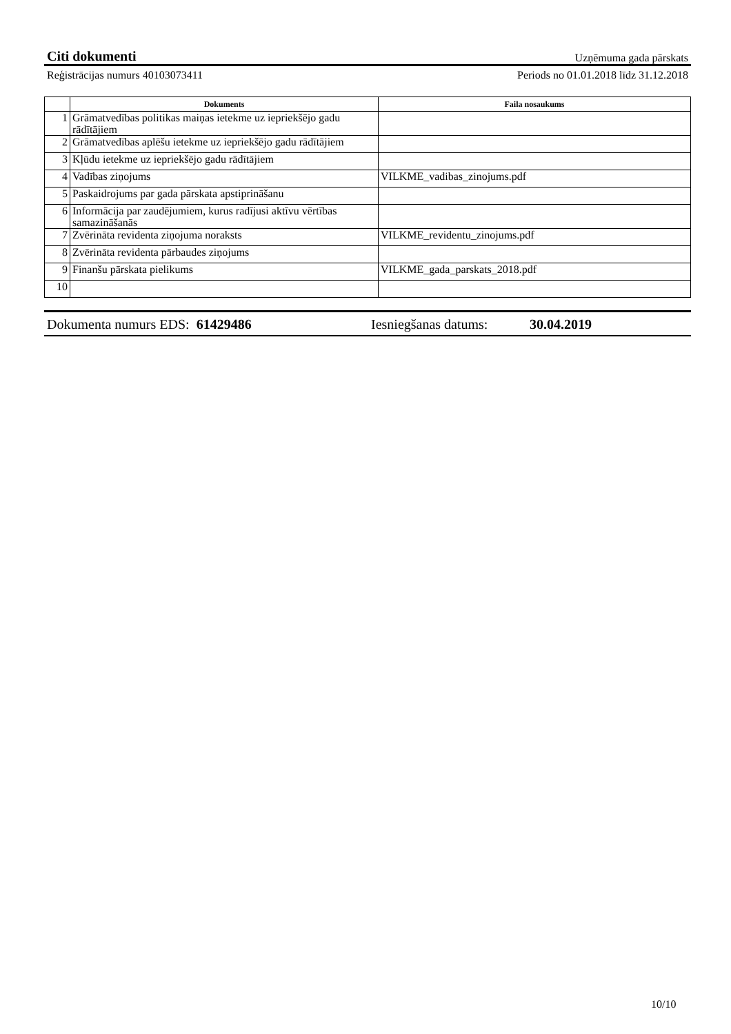Citi dokumenti Uzņēmuma gada pārskats
Reģistrācijas numurs 40103073411 Periods no 01.01.2018 līdz 31.12.2018
| | Dokuments | Faila nosaukums |
| --- | --- | --- |
| 1 | Grāmatvedības politikas maiņas ietekme uz iepriekšējo gadu rādītājiem | |
| 2 | Grāmatvedības aplēšu ietekme uz iepriekšējo gadu rādītājiem | |
| 3 | Kļūdu ietekme uz iepriekšējo gadu rādītājiem | |
| 4 | Vadības ziņojums | VILKME_vadibas_zinojums.pdf |
| 5 | Paskaidrojums par gada pārskata apstiprināšanu | |
| 6 | Informācija par zaudējumiem, kurus radījusi aktīvu vērtības samazināšanās | |
| 7 | Zvērināta revidenta ziņojuma noraksts | VILKME_revidentu_zinojums.pdf |
| 8 | Zvērināta revidenta pārbaudes ziņojums | |
| 9 | Finanšu pārskata pielikums | VILKME_gada_parskats_2018.pdf |
| 10 | | |
Dokumenta numurs EDS: 61429486 Iesniegšanas datums: 30.04.2019
10/10